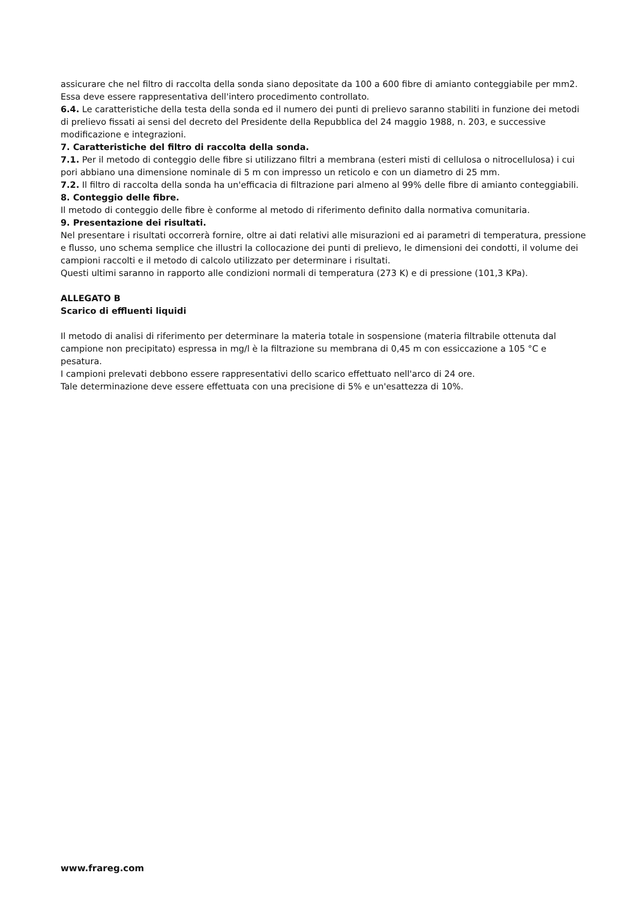assicurare che nel filtro di raccolta della sonda siano depositate da 100 a 600 fibre di amianto conteggiabile per mm2. Essa deve essere rappresentativa dell'intero procedimento controllato.
6.4. Le caratteristiche della testa della sonda ed il numero dei punti di prelievo saranno stabiliti in funzione dei metodi di prelievo fissati ai sensi del decreto del Presidente della Repubblica del 24 maggio 1988, n. 203, e successive modificazione e integrazioni.
7. Caratteristiche del filtro di raccolta della sonda.
7.1. Per il metodo di conteggio delle fibre si utilizzano filtri a membrana (esteri misti di cellulosa o nitrocellulosa) i cui pori abbiano una dimensione nominale di 5 m con impresso un reticolo e con un diametro di 25 mm.
7.2. Il filtro di raccolta della sonda ha un'efficacia di filtrazione pari almeno al 99% delle fibre di amianto conteggiabili.
8. Conteggio delle fibre.
Il metodo di conteggio delle fibre è conforme al metodo di riferimento definito dalla normativa comunitaria.
9. Presentazione dei risultati.
Nel presentare i risultati occorrerà fornire, oltre ai dati relativi alle misurazioni ed ai parametri di temperatura, pressione e flusso, uno schema semplice che illustri la collocazione dei punti di prelievo, le dimensioni dei condotti, il volume dei campioni raccolti e il metodo di calcolo utilizzato per determinare i risultati.
Questi ultimi saranno in rapporto alle condizioni normali di temperatura (273 K) e di pressione (101,3 KPa).
ALLEGATO B
Scarico di effluenti liquidi
Il metodo di analisi di riferimento per determinare la materia totale in sospensione (materia filtrabile ottenuta dal campione non precipitato) espressa in mg/l è la filtrazione su membrana di 0,45 m con essiccazione a 105 °C e pesatura.
I campioni prelevati debbono essere rappresentativi dello scarico effettuato nell'arco di 24 ore.
Tale determinazione deve essere effettuata con una precisione di 5% e un'esattezza di 10%.
www.frareg.com